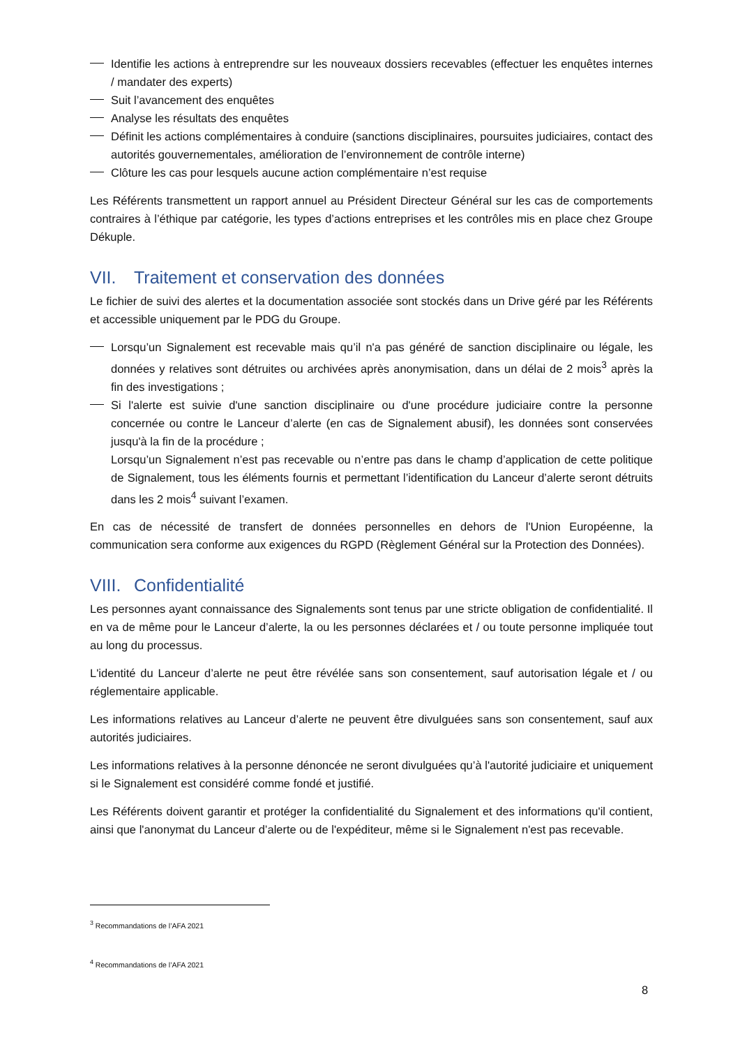Identifie les actions à entreprendre sur les nouveaux dossiers recevables (effectuer les enquêtes internes / mandater des experts)
Suit l’avancement des enquêtes
Analyse les résultats des enquêtes
Définit les actions complémentaires à conduire (sanctions disciplinaires, poursuites judiciaires, contact des autorités gouvernementales, amélioration de l’environnement de contrôle interne)
Clôture les cas pour lesquels aucune action complémentaire n’est requise
Les Référents transmettent un rapport annuel au Président Directeur Général sur les cas de comportements contraires à l’éthique par catégorie, les types d’actions entreprises et les contrôles mis en place chez Groupe Dékuple.
VII. Traitement et conservation des données
Le fichier de suivi des alertes et la documentation associée sont stockés dans un Drive géré par les Référents et accessible uniquement par le PDG du Groupe.
Lorsqu’un Signalement est recevable mais qu’il n'a pas généré de sanction disciplinaire ou légale, les données y relatives sont détruites ou archivées après anonymisation, dans un délai de 2 mois<sup>3</sup> après la fin des investigations ;
Si l'alerte est suivie d'une sanction disciplinaire ou d'une procédure judiciaire contre la personne concernée ou contre le Lanceur d’alerte (en cas de Signalement abusif), les données sont conservées jusqu'à la fin de la procédure ;
Lorsqu’un Signalement n’est pas recevable ou n’entre pas dans le champ d’application de cette politique de Signalement, tous les éléments fournis et permettant l’identification du Lanceur d’alerte seront détruits dans les 2 mois<sup>4</sup> suivant l’examen.
En cas de nécessité de transfert de données personnelles en dehors de l'Union Européenne, la communication sera conforme aux exigences du RGPD (Règlement Général sur la Protection des Données).
VIII. Confidentialité
Les personnes ayant connaissance des Signalements sont tenus par une stricte obligation de confidentialité. Il en va de même pour le Lanceur d’alerte, la ou les personnes déclarées et / ou toute personne impliquée tout au long du processus.
L'identité du Lanceur d’alerte ne peut être révélée sans son consentement, sauf autorisation légale et / ou réglementaire applicable.
Les informations relatives au Lanceur d’alerte ne peuvent être divulguées sans son consentement, sauf aux autorités judiciaires.
Les informations relatives à la personne dénoncée ne seront divulguées qu’à l'autorité judiciaire et uniquement si le Signalement est considéré comme fondé et justifié.
Les Référents doivent garantir et protéger la confidentialité du Signalement et des informations qu'il contient, ainsi que l'anonymat du Lanceur d’alerte ou de l'expéditeur, même si le Signalement n'est pas recevable.
<sup>3</sup> Recommandations de l’AFA 2021
<sup>4</sup> Recommandations de l’AFA 2021
8